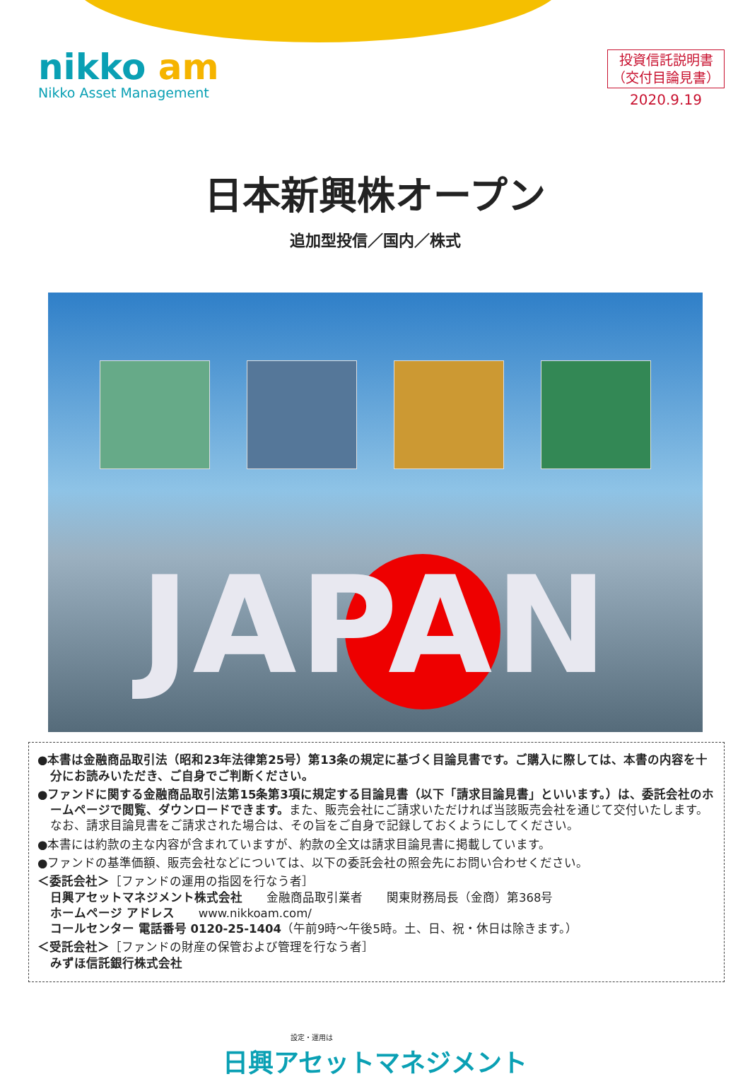nikko am
Nikko Asset Management
投資信託説明書
（交付目論見書）
2020.9.19
日本新興株オープン
追加型投信／国内／株式
JAPAN
●本書は金融商品取引法（昭和23年法律第25号）第13条の規定に基づく目論見書です。ご購入に際しては、本書の内容を十分にお読みいただき、ご自身でご判断ください。
●ファンドに関する金融商品取引法第15条第3項に規定する目論見書（以下「請求目論見書」といいます。）は、委託会社のホームページで閲覧、ダウンロードできます。また、販売会社にご請求いただければ当該販売会社を通じて交付いたします。なお、請求目論見書をご請求された場合は、その旨をご自身で記録しておくようにしてください。
●本書には約款の主な内容が含まれていますが、約款の全文は請求目論見書に掲載しています。
●ファンドの基準価額、販売会社などについては、以下の委託会社の照会先にお問い合わせください。
＜委託会社＞［ファンドの運用の指図を行なう者］
日興アセットマネジメント株式会社　　金融商品取引業者　　関東財務局長（金商）第368号
ホームページ アドレス　　www.nikkoam.com/
コールセンター 電話番号 0120-25-1404（午前9時～午後5時。土、日、祝・休日は除きます。）
＜受託会社＞［ファンドの財産の保管および管理を行なう者］
みずほ信託銀行株式会社
設定・運用は
日興アセットマネジメント